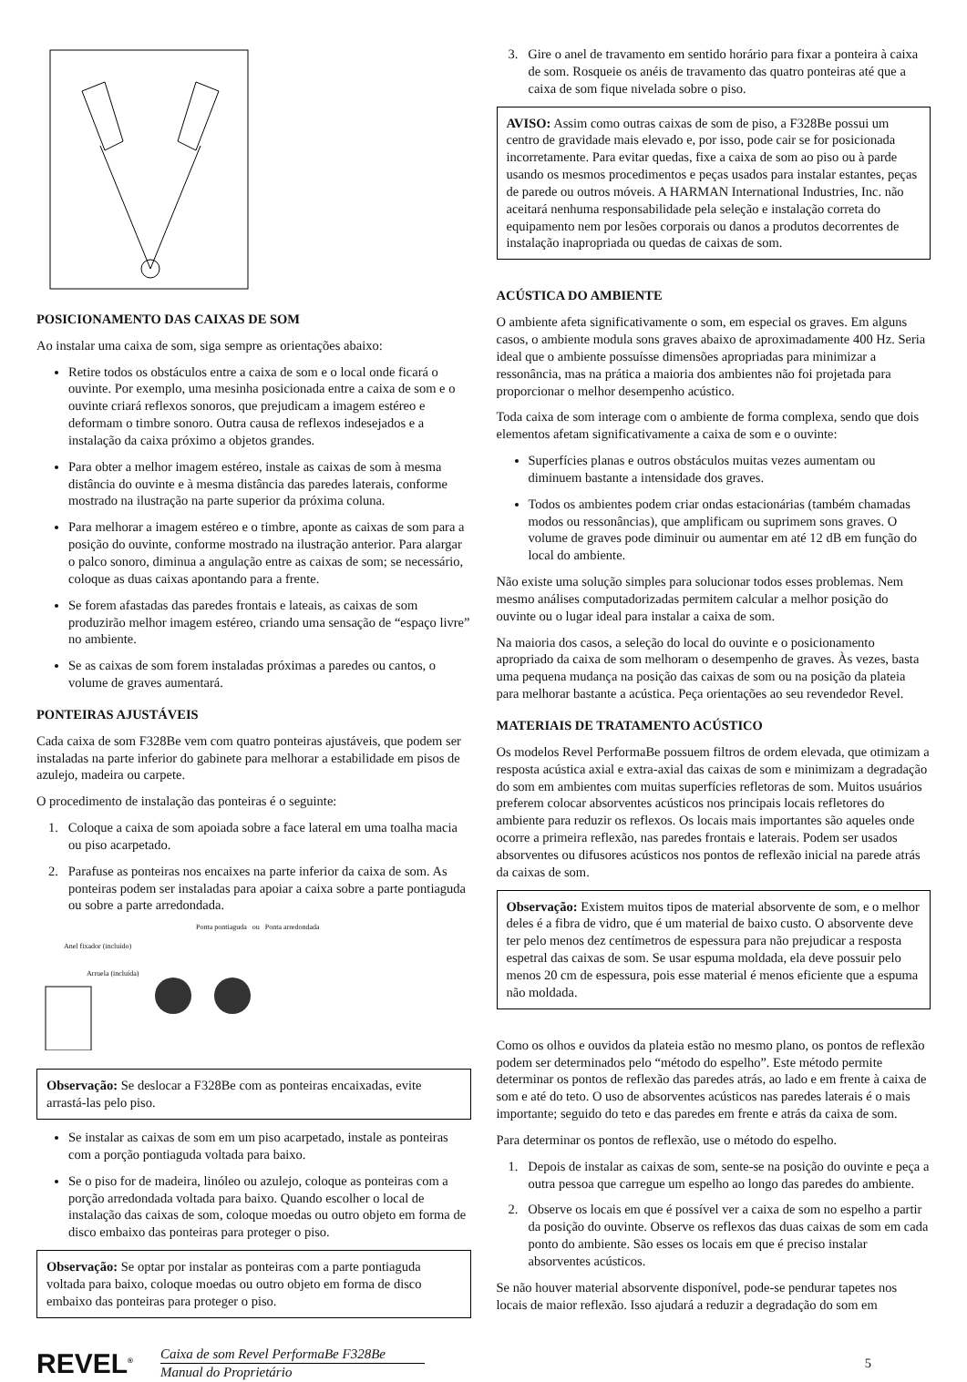POSICIONAMENTO DAS CAIXAS DE SOM
Ao instalar uma caixa de som, siga sempre as orientações abaixo:
Retire todos os obstáculos entre a caixa de som e o local onde ficará o ouvinte. Por exemplo, uma mesinha posicionada entre a caixa de som e o ouvinte criará reflexos sonoros, que prejudicam a imagem estéreo e deformam o timbre sonoro. Outra causa de reflexos indesejados e a instalação da caixa próximo a objetos grandes.
Para obter a melhor imagem estéreo, instale as caixas de som à mesma distância do ouvinte e à mesma distância das paredes laterais, conforme mostrado na ilustração na parte superior da próxima coluna.
Para melhorar a imagem estéreo e o timbre, aponte as caixas de som para a posição do ouvinte, conforme mostrado na ilustração anterior. Para alargar o palco sonoro, diminua a angulação entre as caixas de som; se necessário, coloque as duas caixas apontando para a frente.
Se forem afastadas das paredes frontais e lateais, as caixas de som produzirão melhor imagem estéreo, criando uma sensação de “espaço livre” no ambiente.
Se as caixas de som forem instaladas próximas a paredes ou cantos, o volume de graves aumentará.
PONTEIRAS AJUSTÁVEIS
Cada caixa de som F328Be vem com quatro ponteiras ajustáveis, que podem ser instaladas na parte inferior do gabinete para melhorar a estabilidade em pisos de azulejo, madeira ou carpete.
O procedimento de instalação das ponteiras é o seguinte:
1. Coloque a caixa de som apoiada sobre a face lateral em uma toalha macia ou piso acarpetado.
2. Parafuse as ponteiras nos encaixes na parte inferior da caixa de som. As ponteiras podem ser instaladas para apoiar a caixa sobre a parte pontiaguda ou sobre a parte arredondada.
Ponta pontiaguda ou Ponta arredondada
Anel fixador (incluído)
Arruela (incluída)
Observação: Se deslocar a F328Be com as ponteiras encaixadas, evite arrastá-las pelo piso.
Se instalar as caixas de som em um piso acarpetado, instale as ponteiras com a porção pontiaguda voltada para baixo.
Se o piso for de madeira, linóleo ou azulejo, coloque as ponteiras com a porção arredondada voltada para baixo. Quando escolher o local de instalação das caixas de som, coloque moedas ou outro objeto em forma de disco embaixo das ponteiras para proteger o piso.
Observação: Se optar por instalar as ponteiras com a parte pontiaguda voltada para baixo, coloque moedas ou outro objeto em forma de disco embaixo das ponteiras para proteger o piso.
3. Gire o anel de travamento em sentido horário para fixar a ponteira à caixa de som. Rosqueie os anéis de travamento das quatro ponteiras até que a caixa de som fique nivelada sobre o piso.
AVISO: Assim como outras caixas de som de piso, a F328Be possui um centro de gravidade mais elevado e, por isso, pode cair se for posicionada incorretamente. Para evitar quedas, fixe a caixa de som ao piso ou à parde usando os mesmos procedimentos e peças usados para instalar estantes, peças de parede ou outros móveis. A HARMAN International Industries, Inc. não aceitará nenhuma responsabilidade pela seleção e instalação correta do equipamento nem por lesões corporais ou danos a produtos decorrentes de instalação inapropriada ou quedas de caixas de som.
ACÚSTICA DO AMBIENTE
O ambiente afeta significativamente o som, em especial os graves. Em alguns casos, o ambiente modula sons graves abaixo de aproximadamente 400 Hz. Seria ideal que o ambiente possuísse dimensões apropriadas para minimizar a ressonância, mas na prática a maioria dos ambientes não foi projetada para proporcionar o melhor desempenho acústico.
Toda caixa de som interage com o ambiente de forma complexa, sendo que dois elementos afetam significativamente a caixa de som e o ouvinte:
Superfícies planas e outros obstáculos muitas vezes aumentam ou diminuem bastante a intensidade dos graves.
Todos os ambientes podem criar ondas estacionárias (também chamadas modos ou ressonâncias), que amplificam ou suprimem sons graves. O volume de graves pode diminuir ou aumentar em até 12 dB em função do local do ambiente.
Não existe uma solução simples para solucionar todos esses problemas. Nem mesmo análises computadorizadas permitem calcular a melhor posição do ouvinte ou o lugar ideal para instalar a caixa de som.
Na maioria dos casos, a seleção do local do ouvinte e o posicionamento apropriado da caixa de som melhoram o desempenho de graves. Às vezes, basta uma pequena mudança na posição das caixas de som ou na posição da plateia para melhorar bastante a acústica. Peça orientações ao seu revendedor Revel.
MATERIAIS DE TRATAMENTO ACÚSTICO
Os modelos Revel PerformaBe possuem filtros de ordem elevada, que otimizam a resposta acústica axial e extra-axial das caixas de som e minimizam a degradação do som em ambientes com muitas superfícies refletoras de som. Muitos usuários preferem colocar absorventes acústicos nos principais locais refletores do ambiente para reduzir os reflexos. Os locais mais importantes são aqueles onde ocorre a primeira reflexão, nas paredes frontais e laterais. Podem ser usados absorventes ou difusores acústicos nos pontos de reflexão inicial na parede atrás da caixas de som.
Observação: Existem muitos tipos de material absorvente de som, e o melhor deles é a fibra de vidro, que é um material de baixo custo. O absorvente deve ter pelo menos dez centímetros de espessura para não prejudicar a resposta espetral das caixas de som. Se usar espuma moldada, ela deve possuir pelo menos 20 cm de espessura, pois esse material é menos eficiente que a espuma não moldada.
Como os olhos e ouvidos da plateia estão no mesmo plano, os pontos de reflexão podem ser determinados pelo “método do espelho”. Este método permite determinar os pontos de reflexão das paredes atrás, ao lado e em frente à caixa de som e até do teto. O uso de absorventes acústicos nas paredes laterais é o mais importante; seguido do teto e das paredes em frente e atrás da caixa de som.
Para determinar os pontos de reflexão, use o método do espelho.
1. Depois de instalar as caixas de som, sente-se na posição do ouvinte e peça a outra pessoa que carregue um espelho ao longo das paredes do ambiente.
2. Observe os locais em que é possível ver a caixa de som no espelho a partir da posição do ouvinte. Observe os reflexos das duas caixas de som em cada ponto do ambiente. São esses os locais em que é preciso instalar absorventes acústicos.
Se não houver material absorvente disponível, pode-se pendurar tapetes nos locais de maior reflexão. Isso ajudará a reduzir a degradação do som em
REVEL<sup>®</sup>
Caixa de som Revel PerformaBe F328Be
Manual do Proprietário
5